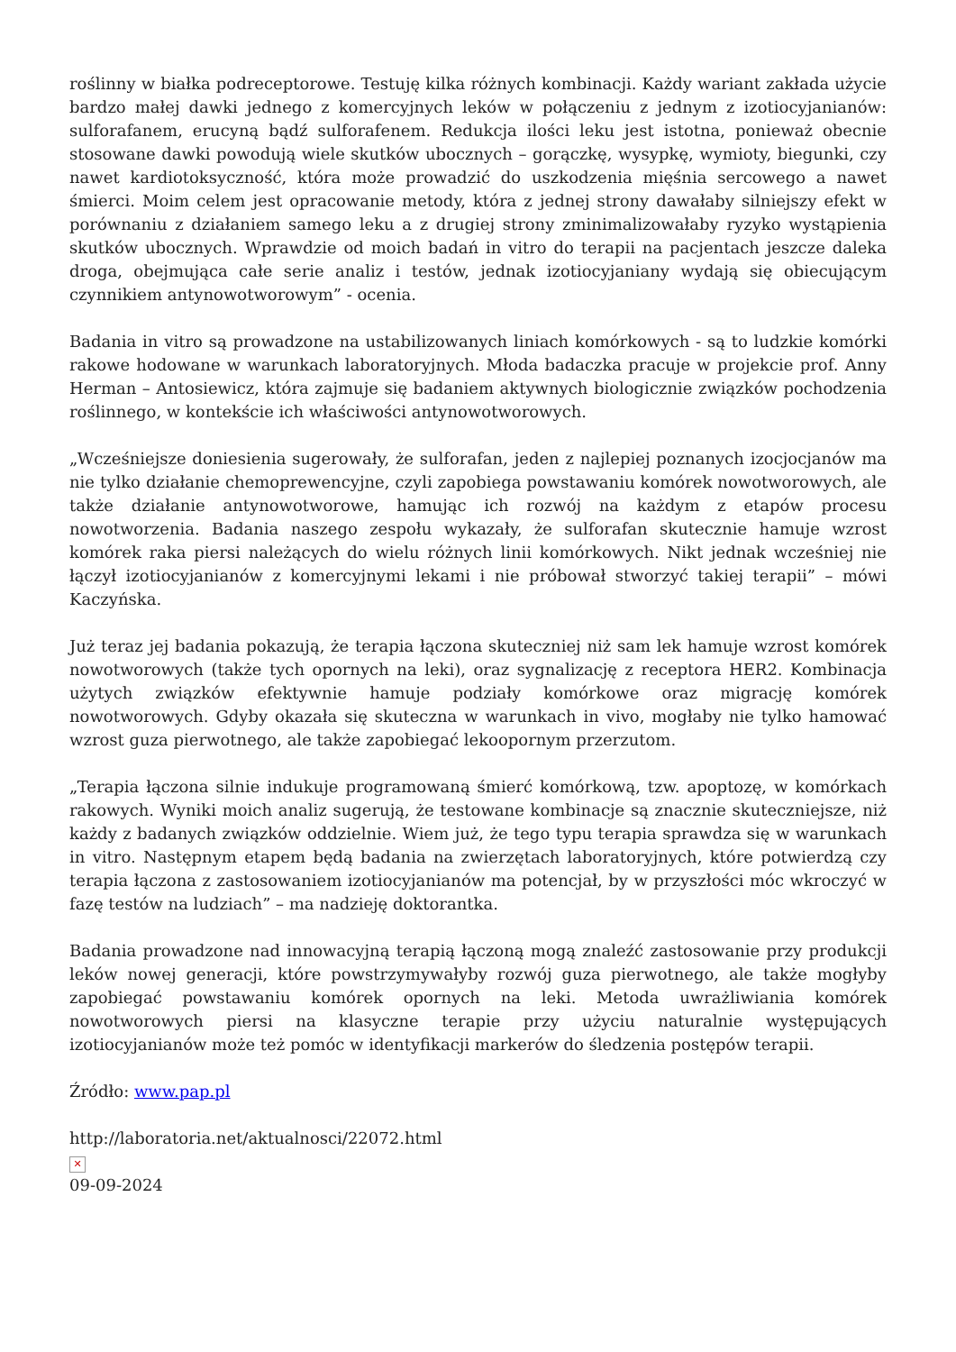roślinny w białka podreceptorowe. Testuję kilka różnych kombinacji. Każdy wariant zakłada użycie bardzo małej dawki jednego z komercyjnych leków w połączeniu z jednym z izotiocyjanianów: sulforafanem, erucyną bądź sulforafenem. Redukcja ilości leku jest istotna, ponieważ obecnie stosowane dawki powodują wiele skutków ubocznych – gorączkę, wysypkę, wymioty, biegunki, czy nawet kardiotoksyczność, która może prowadzić do uszkodzenia mięśnia sercowego a nawet śmierci. Moim celem jest opracowanie metody, która z jednej strony dawałaby silniejszy efekt w porównaniu z działaniem samego leku a z drugiej strony zminimalizowałaby ryzyko wystąpienia skutków ubocznych. Wprawdzie od moich badań in vitro do terapii na pacjentach jeszcze daleka droga, obejmująca całe serie analiz i testów, jednak izotiocyjaniany wydają się obiecującym czynnikiem antynowotworowym” - ocenia.
Badania in vitro są prowadzone na ustabilizowanych liniach komórkowych - są to ludzkie komórki rakowe hodowane w warunkach laboratoryjnych. Młoda badaczka pracuje w projekcie prof. Anny Herman – Antosiewicz, która zajmuje się badaniem aktywnych biologicznie związków pochodzenia roślinnego, w kontekście ich właściwości antynowotworowych.
„Wcześniejsze doniesienia sugerowały, że sulforafan, jeden z najlepiej poznanych izocjocjanów ma nie tylko działanie chemoprewencyjne, czyli zapobiega powstawaniu komórek nowotworowych, ale także działanie antynowotworowe, hamując ich rozwój na każdym z etapów procesu nowotworzenia. Badania naszego zespołu wykazały, że sulforafan skutecznie hamuje wzrost komórek raka piersi należących do wielu różnych linii komórkowych. Nikt jednak wcześniej nie łączył izotiocyjanianów z komercyjnymi lekami i nie próbował stworzyć takiej terapii” – mówi Kaczyńska.
Już teraz jej badania pokazują, że terapia łączona skuteczniej niż sam lek hamuje wzrost komórek nowotworowych (także tych opornych na leki), oraz sygnalizację z receptora HER2. Kombinacja użytych związków efektywnie hamuje podziały komórkowe oraz migrację komórek nowotworowych. Gdyby okazała się skuteczna w warunkach in vivo, mogłaby nie tylko hamować wzrost guza pierwotnego, ale także zapobiegać lekoopornym przerzutom.
„Terapia łączona silnie indukuje programowaną śmierć komórkową, tzw. apoptozę, w komórkach rakowych. Wyniki moich analiz sugerują, że testowane kombinacje są znacznie skuteczniejsze, niż każdy z badanych związków oddzielnie. Wiem już, że tego typu terapia sprawdza się w warunkach in vitro. Następnym etapem będą badania na zwierzętach laboratoryjnych, które potwierdzą czy terapia łączona z zastosowaniem izotiocyjanianów ma potencjał, by w przyszłości móc wkroczyć w fazę testów na ludziach” – ma nadzieję doktorantka.
Badania prowadzone nad innowacyjną terapią łączoną mogą znaleźć zastosowanie przy produkcji leków nowej generacji, które powstrzymywałyby rozwój guza pierwotnego, ale także mogłyby zapobiegać powstawaniu komórek opornych na leki. Metoda uwrażliwiania komórek nowotworowych piersi na klasyczne terapie przy użyciu naturalnie występujących izotiocyjanianów może też pomóc w identyfikacji markerów do śledzenia postępów terapii.
Źródło: www.pap.pl
http://laboratoria.net/aktualnosci/22072.html
✕
09-09-2024